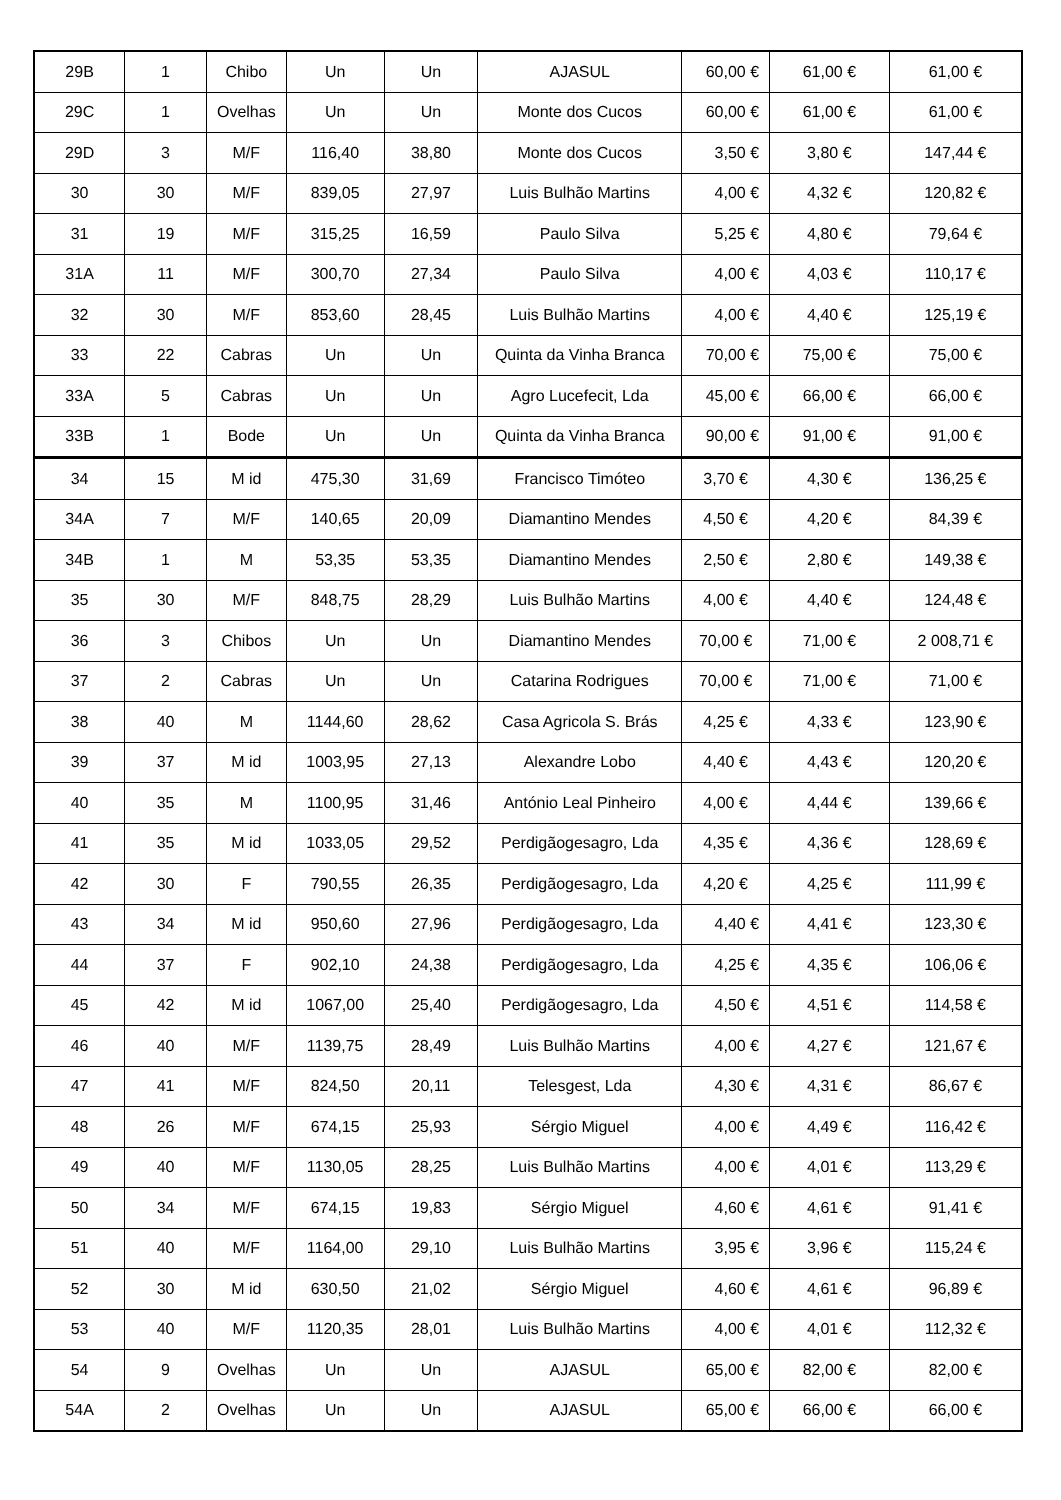| 29B | 1 | Chibo | Un | Un | AJASUL | 60,00 € | 61,00 € | 61,00 € |
| 29C | 1 | Ovelhas | Un | Un | Monte dos Cucos | 60,00 € | 61,00 € | 61,00 € |
| 29D | 3 | M/F | 116,40 | 38,80 | Monte dos Cucos | 3,50 € | 3,80 € | 147,44 € |
| 30 | 30 | M/F | 839,05 | 27,97 | Luis Bulhão Martins | 4,00 € | 4,32 € | 120,82 € |
| 31 | 19 | M/F | 315,25 | 16,59 | Paulo Silva | 5,25 € | 4,80 € | 79,64 € |
| 31A | 11 | M/F | 300,70 | 27,34 | Paulo Silva | 4,00 € | 4,03 € | 110,17 € |
| 32 | 30 | M/F | 853,60 | 28,45 | Luis Bulhão Martins | 4,00 € | 4,40 € | 125,19 € |
| 33 | 22 | Cabras | Un | Un | Quinta da Vinha Branca | 70,00 € | 75,00 € | 75,00 € |
| 33A | 5 | Cabras | Un | Un | Agro Lucefecit, Lda | 45,00 € | 66,00 € | 66,00 € |
| 33B | 1 | Bode | Un | Un | Quinta da Vinha Branca | 90,00 € | 91,00 € | 91,00 € |
| 34 | 15 | M id | 475,30 | 31,69 | Francisco Timóteo | 3,70 € | 4,30 € | 136,25 € |
| 34A | 7 | M/F | 140,65 | 20,09 | Diamantino Mendes | 4,50 € | 4,20 € | 84,39 € |
| 34B | 1 | M | 53,35 | 53,35 | Diamantino Mendes | 2,50 € | 2,80 € | 149,38 € |
| 35 | 30 | M/F | 848,75 | 28,29 | Luis Bulhão Martins | 4,00 € | 4,40 € | 124,48 € |
| 36 | 3 | Chibos | Un | Un | Diamantino Mendes | 70,00 € | 71,00 € | 2 008,71 € |
| 37 | 2 | Cabras | Un | Un | Catarina Rodrigues | 70,00 € | 71,00 € | 71,00 € |
| 38 | 40 | M | 1144,60 | 28,62 | Casa Agricola S. Brás | 4,25 € | 4,33 € | 123,90 € |
| 39 | 37 | M id | 1003,95 | 27,13 | Alexandre Lobo | 4,40 € | 4,43 € | 120,20 € |
| 40 | 35 | M | 1100,95 | 31,46 | António Leal Pinheiro | 4,00 € | 4,44 € | 139,66 € |
| 41 | 35 | M id | 1033,05 | 29,52 | Perdigãogesagro, Lda | 4,35 € | 4,36 € | 128,69 € |
| 42 | 30 | F | 790,55 | 26,35 | Perdigãogesagro, Lda | 4,20 € | 4,25 € | 111,99 € |
| 43 | 34 | M id | 950,60 | 27,96 | Perdigãogesagro, Lda | 4,40 € | 4,41 € | 123,30 € |
| 44 | 37 | F | 902,10 | 24,38 | Perdigãogesagro, Lda | 4,25 € | 4,35 € | 106,06 € |
| 45 | 42 | M id | 1067,00 | 25,40 | Perdigãogesagro, Lda | 4,50 € | 4,51 € | 114,58 € |
| 46 | 40 | M/F | 1139,75 | 28,49 | Luis Bulhão Martins | 4,00 € | 4,27 € | 121,67 € |
| 47 | 41 | M/F | 824,50 | 20,11 | Telesgest, Lda | 4,30 € | 4,31 € | 86,67 € |
| 48 | 26 | M/F | 674,15 | 25,93 | Sérgio Miguel | 4,00 € | 4,49 € | 116,42 € |
| 49 | 40 | M/F | 1130,05 | 28,25 | Luis Bulhão Martins | 4,00 € | 4,01 € | 113,29 € |
| 50 | 34 | M/F | 674,15 | 19,83 | Sérgio Miguel | 4,60 € | 4,61 € | 91,41 € |
| 51 | 40 | M/F | 1164,00 | 29,10 | Luis Bulhão Martins | 3,95 € | 3,96 € | 115,24 € |
| 52 | 30 | M id | 630,50 | 21,02 | Sérgio Miguel | 4,60 € | 4,61 € | 96,89 € |
| 53 | 40 | M/F | 1120,35 | 28,01 | Luis Bulhão Martins | 4,00 € | 4,01 € | 112,32 € |
| 54 | 9 | Ovelhas | Un | Un | AJASUL | 65,00 € | 82,00 € | 82,00 € |
| 54A | 2 | Ovelhas | Un | Un | AJASUL | 65,00 € | 66,00 € | 66,00 € |